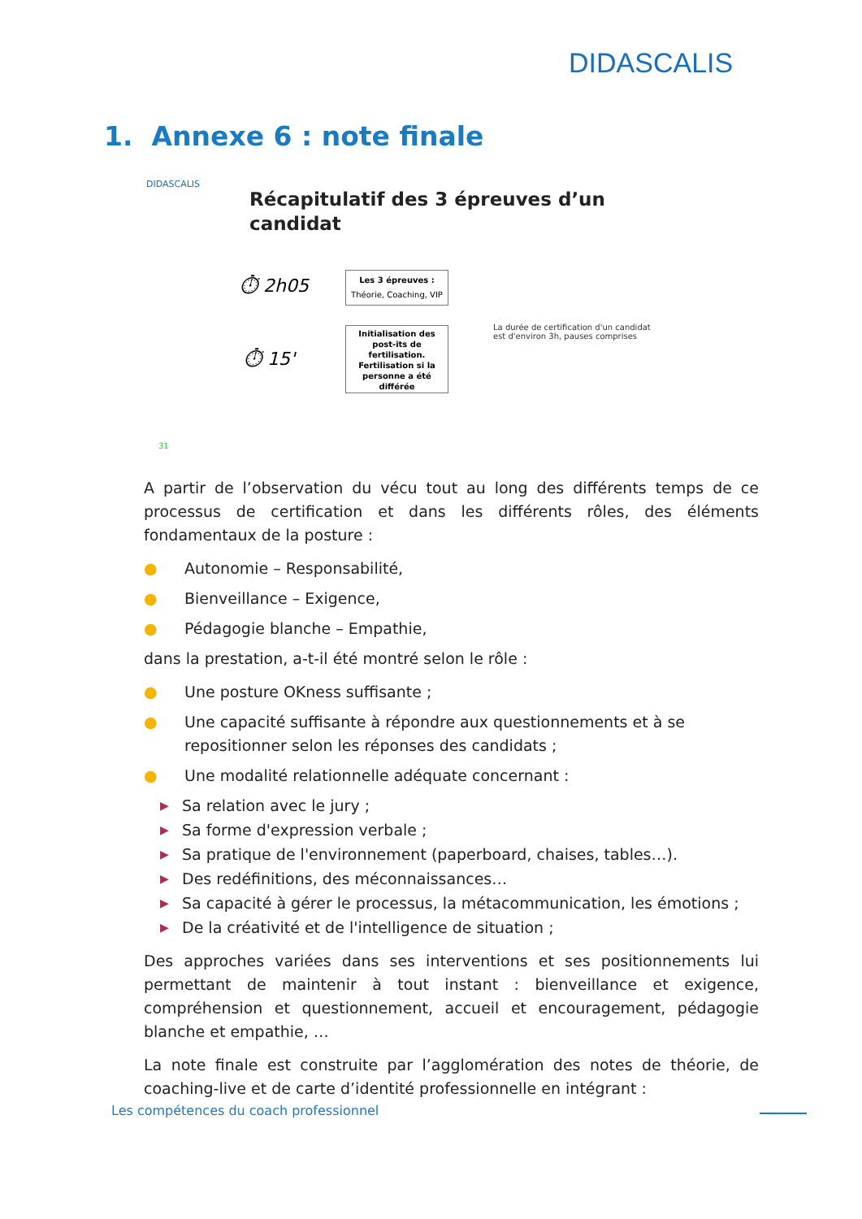DIDASCALIS
1. Annexe 6 : note finale
DIDASCALIS
Récapitulatif des 3 épreuves d’un
candidat
⏱ 2h05
Les 3 épreuves :
Théorie, Coaching, VIP
⏱ 15'
Initialisation des post-its de fertilisation. Fertilisation si la personne a été différée
La durée de certification d'un candidat
est d'environ 3h, pauses comprises
31
A partir de l’observation du vécu tout au long des différents temps de ce processus de certification et dans les différents rôles, des éléments fondamentaux de la posture :
● Autonomie – Responsabilité,
● Bienveillance – Exigence,
● Pédagogie blanche – Empathie,
dans la prestation, a-t-il été montré selon le rôle :
● Une posture OKness suffisante ;
● Une capacité suffisante à répondre aux questionnements et à se repositionner selon les réponses des candidats ;
● Une modalité relationnelle adéquate concernant :
▶ Sa relation avec le jury ;
▶ Sa forme d'expression verbale ;
▶ Sa pratique de l'environnement (paperboard, chaises, tables…).
▶ Des redéfinitions, des méconnaissances…
▶ Sa capacité à gérer le processus, la métacommunication, les émotions ;
▶ De la créativité et de l'intelligence de situation ;
Des approches variées dans ses interventions et ses positionnements lui permettant de maintenir à tout instant : bienveillance et exigence, compréhension et questionnement, accueil et encouragement, pédagogie blanche et empathie, …
La note finale est construite par l’agglomération des notes de théorie, de coaching-live et de carte d’identité professionnelle en intégrant :
Les compétences du coach professionnel